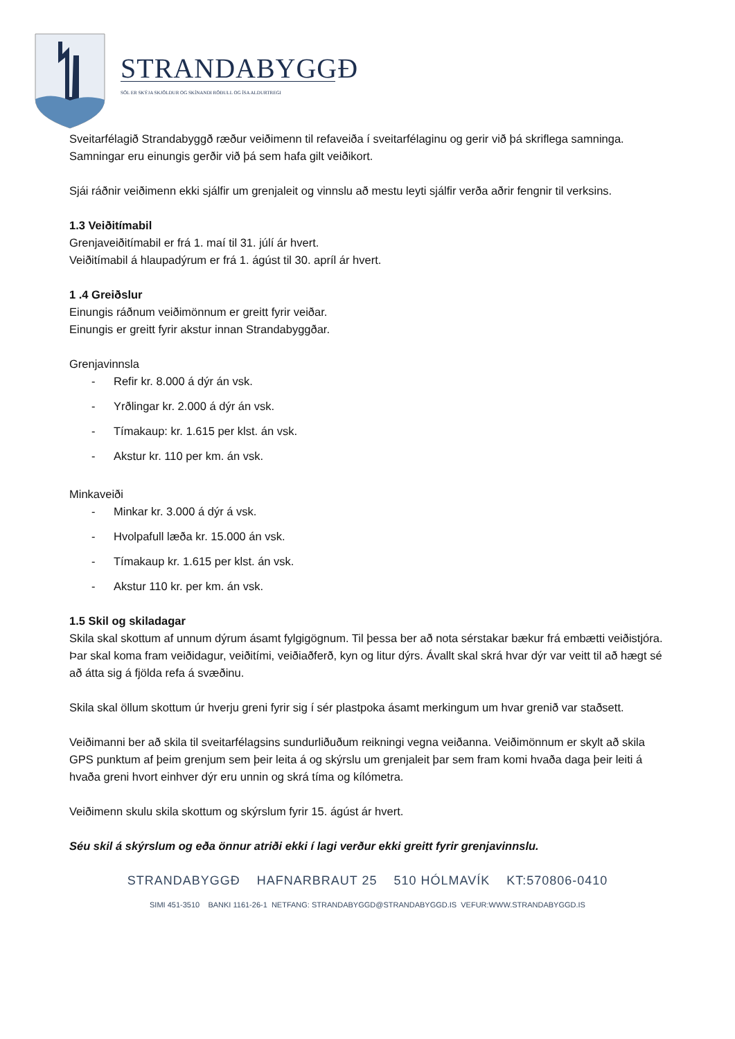STRANDABYGGÐ
SÓL ER SKÝJA SKJÖLDUR OG SKÍNANDI RÖÐULL OG ÍSA ALDURTREGI
Sveitarfélagið Strandabyggð ræður veiðimenn til refaveiða í sveitarfélaginu og gerir við þá skriflega samninga. Samningar eru einungis gerðir við þá sem hafa gilt veiðikort.
Sjái ráðnir veiðimenn ekki sjálfir um grenjaleit og vinnslu að mestu leyti sjálfir verða aðrir fengnir til verksins.
1.3 Veiðitímabil
Grenjaveiðitímabil er frá 1. maí til 31. júlí ár hvert.
Veiðitímabil á hlaupadýrum er frá 1. ágúst til 30. apríl ár hvert.
1 .4 Greiðslur
Einungis ráðnum veiðimönnum er greitt fyrir veiðar.
Einungis er greitt fyrir akstur innan Strandabyggðar.
Grenjavinnsla
- Refir kr. 8.000 á dýr án vsk.
- Yrðlingar kr. 2.000 á dýr án vsk.
- Tímakaup: kr. 1.615 per klst. án vsk.
- Akstur kr. 110 per km. án vsk.
Minkaveiði
- Minkar kr. 3.000 á dýr á vsk.
- Hvolpafull læða kr. 15.000 án vsk.
- Tímakaup kr. 1.615 per klst. án vsk.
- Akstur 110 kr. per km. án vsk.
1.5 Skil og skiladagar
Skila skal skottum af unnum dýrum ásamt fylgigögnum. Til þessa ber að nota sérstakar bækur frá embætti veiðistjóra. Þar skal koma fram veiðidagur, veiðitími, veiðiaðferð, kyn og litur dýrs. Ávallt skal skrá hvar dýr var veitt til að hægt sé að átta sig á fjölda refa á svæðinu.
Skila skal öllum skottum úr hverju greni fyrir sig í sér plastpoka ásamt merkingum um hvar grenið var staðsett.
Veiðimanni ber að skila til sveitarfélagsins sundurliðuðum reikningi vegna veiðanna. Veiðimönnum er skylt að skila GPS punktum af þeim grenjum sem þeir leita á og skýrslu um grenjaleit þar sem fram komi hvaða daga þeir leiti á hvaða greni hvort einhver dýr eru unnin og skrá tíma og kílómetra.
Veiðimenn skulu skila skottum og skýrslum fyrir 15. ágúst ár hvert.
Séu skil á skýrslum og eða önnur atriði ekki í lagi verður ekki greitt fyrir grenjavinnslu.
STRANDABYGGÐ HAFNARBRAUT 25 510 HÓLMAVÍK KT:570806-0410
SIMI 451-3510 BANKI 1161-26-1 NETFANG: STRANDABYGGD@STRANDABYGGD.IS VEFUR:WWW.STRANDABYGGD.IS